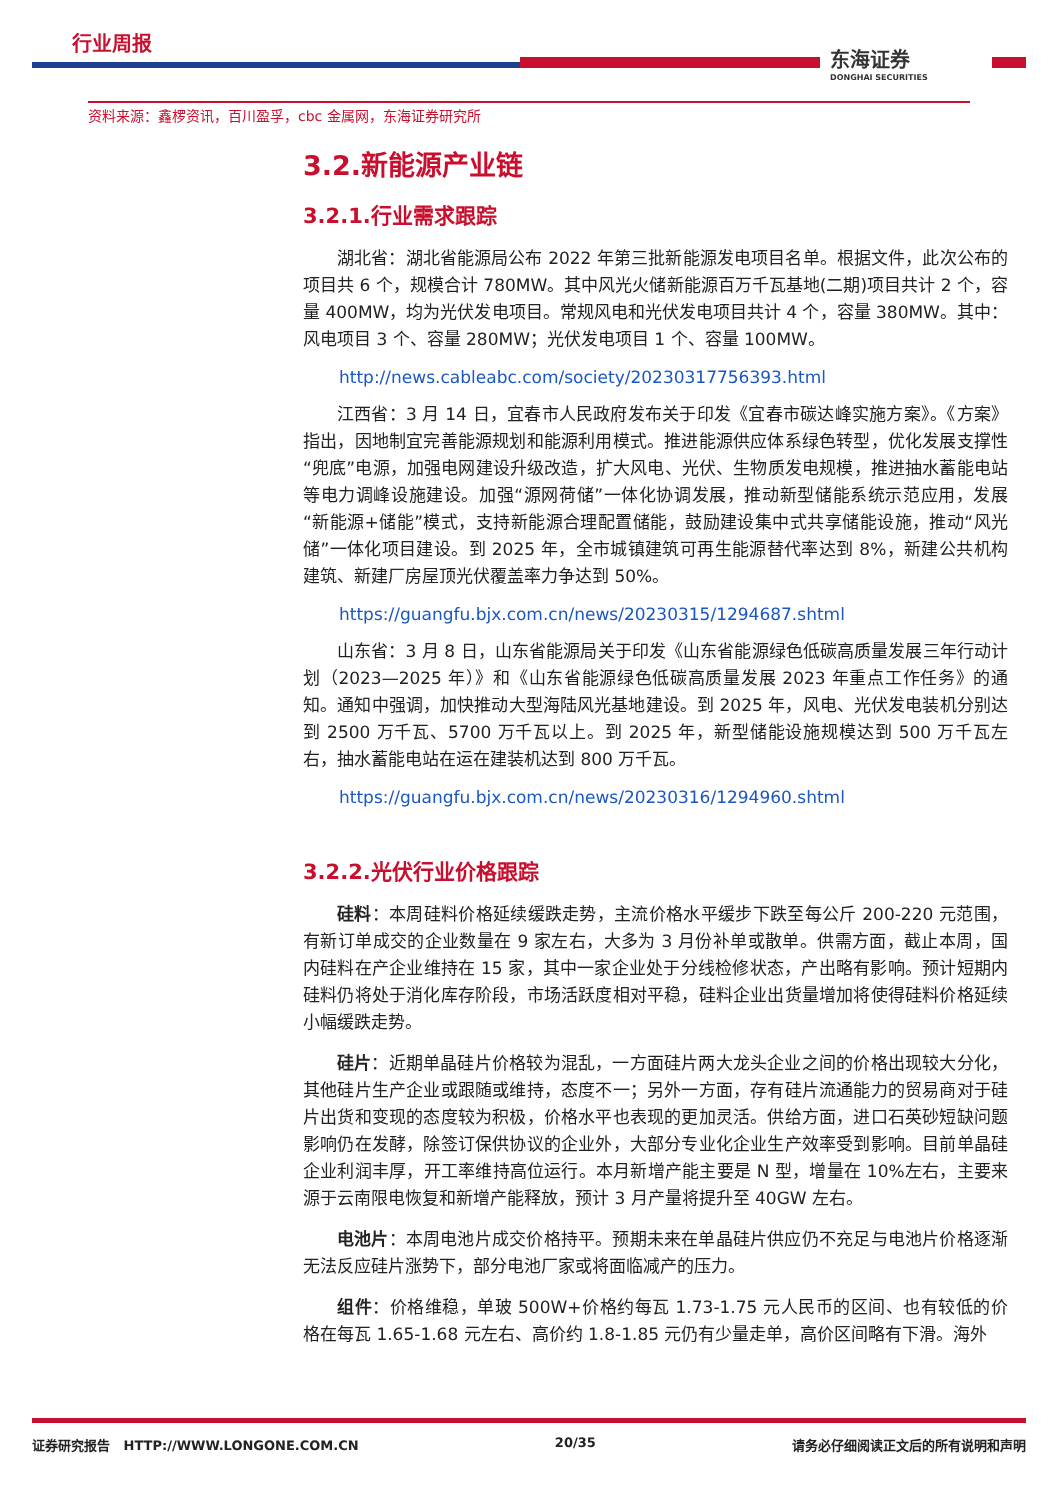行业周报
东海证券
DONGHAI SECURITIES
资料来源：鑫椤资讯，百川盈孚，cbc 金属网，东海证券研究所
3.2.新能源产业链
3.2.1.行业需求跟踪
湖北省：湖北省能源局公布 2022 年第三批新能源发电项目名单。根据文件，此次公布的项目共 6 个，规模合计 780MW。其中风光火储新能源百万千瓦基地(二期)项目共计 2 个，容量 400MW，均为光伏发电项目。常规风电和光伏发电项目共计 4 个，容量 380MW。其中：风电项目 3 个、容量 280MW；光伏发电项目 1 个、容量 100MW。
http://news.cableabc.com/society/20230317756393.html
江西省：3 月 14 日，宜春市人民政府发布关于印发《宜春市碳达峰实施方案》。《方案》指出，因地制宜完善能源规划和能源利用模式。推进能源供应体系绿色转型，优化发展支撑性“兜底”电源，加强电网建设升级改造，扩大风电、光伏、生物质发电规模，推进抽水蓄能电站等电力调峰设施建设。加强“源网荷储”一体化协调发展，推动新型储能系统示范应用，发展“新能源+储能”模式，支持新能源合理配置储能，鼓励建设集中式共享储能设施，推动“风光储”一体化项目建设。到 2025 年，全市城镇建筑可再生能源替代率达到 8%，新建公共机构建筑、新建厂房屋顶光伏覆盖率力争达到 50%。
https://guangfu.bjx.com.cn/news/20230315/1294687.shtml
山东省：3 月 8 日，山东省能源局关于印发《山东省能源绿色低碳高质量发展三年行动计划（2023—2025 年）》和《山东省能源绿色低碳高质量发展 2023 年重点工作任务》的通知。通知中强调，加快推动大型海陆风光基地建设。到 2025 年，风电、光伏发电装机分别达到 2500 万千瓦、5700 万千瓦以上。到 2025 年，新型储能设施规模达到 500 万千瓦左右，抽水蓄能电站在运在建装机达到 800 万千瓦。
https://guangfu.bjx.com.cn/news/20230316/1294960.shtml
3.2.2.光伏行业价格跟踪
硅料：本周硅料价格延续缓跌走势，主流价格水平缓步下跌至每公斤 200-220 元范围，有新订单成交的企业数量在 9 家左右，大多为 3 月份补单或散单。供需方面，截止本周，国内硅料在产企业维持在 15 家，其中一家企业处于分线检修状态，产出略有影响。预计短期内硅料仍将处于消化库存阶段，市场活跃度相对平稳，硅料企业出货量增加将使得硅料价格延续小幅缓跌走势。
硅片：近期单晶硅片价格较为混乱，一方面硅片两大龙头企业之间的价格出现较大分化，其他硅片生产企业或跟随或维持，态度不一；另外一方面，存有硅片流通能力的贸易商对于硅片出货和变现的态度较为积极，价格水平也表现的更加灵活。供给方面，进口石英砂短缺问题影响仍在发酵，除签订保供协议的企业外，大部分专业化企业生产效率受到影响。目前单晶硅企业利润丰厚，开工率维持高位运行。本月新增产能主要是 N 型，增量在 10%左右，主要来源于云南限电恢复和新增产能释放，预计 3 月产量将提升至 40GW 左右。
电池片：本周电池片成交价格持平。预期未来在单晶硅片供应仍不充足与电池片价格逐渐无法反应硅片涨势下，部分电池厂家或将面临减产的压力。
组件：价格维稳，单玻 500W+价格约每瓦 1.73-1.75 元人民币的区间、也有较低的价格在每瓦 1.65-1.68 元左右、高价约 1.8-1.85 元仍有少量走单，高价区间略有下滑。海外
证券研究报告 HTTP://WWW.LONGONE.COM.CN 20/35 请务必仔细阅读正文后的所有说明和声明